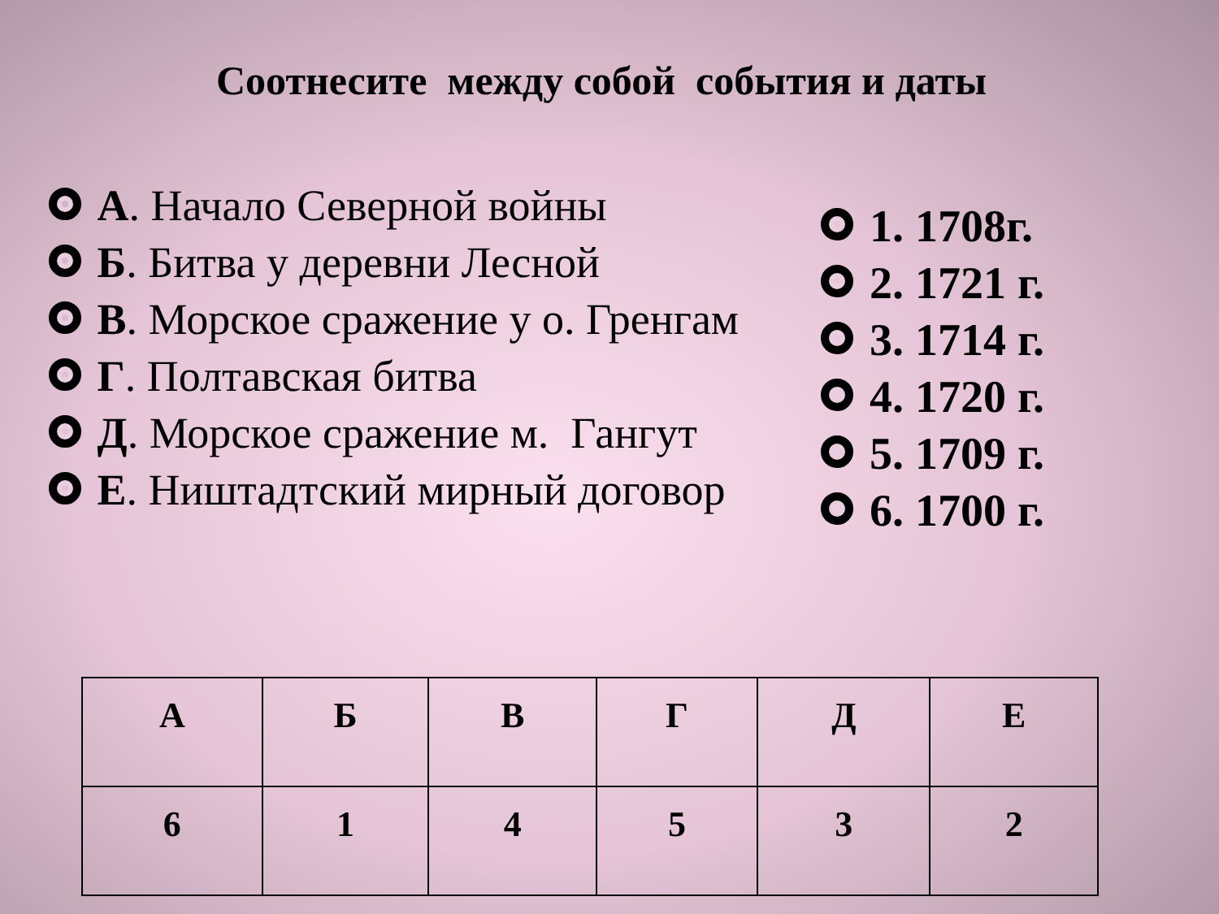Соотнесите между собой события и даты
А. Начало Северной войны
Б. Битва у деревни Лесной
В. Морское сражение у о. Гренгам
Г. Полтавская битва
Д. Морское сражение м. Гангут
Е. Ништадтский мирный договор
1. 1708г.
2. 1721 г.
3. 1714 г.
4. 1720 г.
5. 1709 г.
6. 1700 г.
| А | Б | В | Г | Д | Е |
| --- | --- | --- | --- | --- | --- |
| 6 | 1 | 4 | 5 | 3 | 2 |